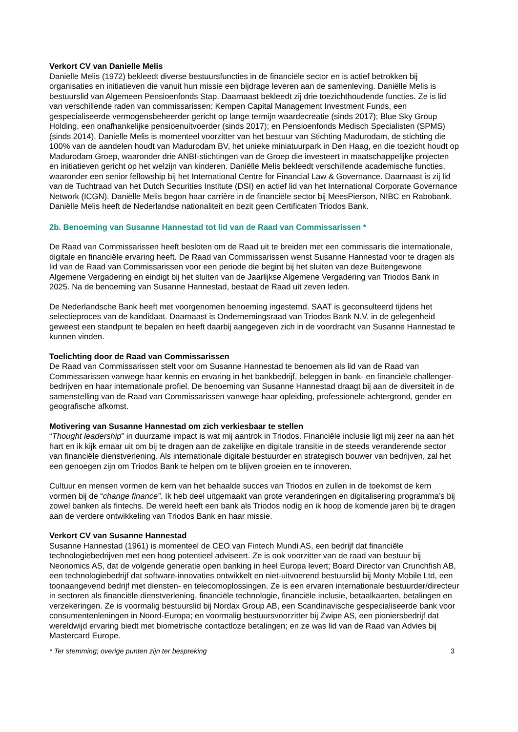Verkort CV van Danielle Melis
Danielle Melis (1972) bekleedt diverse bestuursfuncties in de financiële sector en is actief betrokken bij organisaties en initiatieven die vanuit hun missie een bijdrage leveren aan de samenleving. Daniëlle Melis is bestuurslid van Algemeen Pensioenfonds Stap. Daarnaast bekleedt zij drie toezichthoudende functies. Ze is lid van verschillende raden van commissarissen: Kempen Capital Management Investment Funds, een gespecialiseerde vermogensbeheerder gericht op lange termijn waardecreatie (sinds 2017); Blue Sky Group Holding, een onafhankelijke pensioenuitvoerder (sinds 2017); en Pensioenfonds Medisch Specialisten (SPMS) (sinds 2014). Danielle Melis is momenteel voorzitter van het bestuur van Stichting Madurodam, de stichting die 100% van de aandelen houdt van Madurodam BV, het unieke miniatuurpark in Den Haag, en die toezicht houdt op Madurodam Groep, waaronder drie ANBI-stichtingen van de Groep die investeert in maatschappelijke projecten en initiatieven gericht op het welzijn van kinderen. Daniëlle Melis bekleedt verschillende academische functies, waaronder een senior fellowship bij het International Centre for Financial Law & Governance. Daarnaast is zij lid van de Tuchtraad van het Dutch Securities Institute (DSI) en actief lid van het International Corporate Governance Network (ICGN). Daniëlle Melis begon haar carrière in de financiële sector bij MeesPierson, NIBC en Rabobank.
Daniëlle Melis heeft de Nederlandse nationaliteit en bezit geen Certificaten Triodos Bank.
2b. Benoeming van Susanne Hannestad tot lid van de Raad van Commissarissen *
De Raad van Commissarissen heeft besloten om de Raad uit te breiden met een commissaris die internationale, digitale en financiële ervaring heeft. De Raad van Commissarissen wenst Susanne Hannestad voor te dragen als lid van de Raad van Commissarissen voor een periode die begint bij het sluiten van deze Buitengewone Algemene Vergadering en eindigt bij het sluiten van de Jaarlijkse Algemene Vergadering van Triodos Bank in 2025. Na de benoeming van Susanne Hannestad, bestaat de Raad uit zeven leden.
De Nederlandsche Bank heeft met voorgenomen benoeming ingestemd. SAAT is geconsulteerd tijdens het selectieproces van de kandidaat. Daarnaast is Ondernemingsraad van Triodos Bank N.V. in de gelegenheid geweest een standpunt te bepalen en heeft daarbij aangegeven zich in de voordracht van Susanne Hannestad te kunnen vinden.
Toelichting door de Raad van Commissarissen
De Raad van Commissarissen stelt voor om Susanne Hannestad te benoemen als lid van de Raad van Commissarissen vanwege haar kennis en ervaring in het bankbedrijf, beleggen in bank- en financiële challenger-bedrijven en haar internationale profiel. De benoeming van Susanne Hannestad draagt bij aan de diversiteit in de samenstelling van de Raad van Commissarissen vanwege haar opleiding, professionele achtergrond, gender en geografische afkomst.
Motivering van Susanne Hannestad om zich verkiesbaar te stellen
“Thought leadership” in duurzame impact is wat mij aantrok in Triodos. Financiële inclusie ligt mij zeer na aan het hart en ik kijk ernaar uit om bij te dragen aan de zakelijke en digitale transitie in de steeds veranderende sector van financiële dienstverlening. Als internationale digitale bestuurder en strategisch bouwer van bedrijven, zal het een genoegen zijn om Triodos Bank te helpen om te blijven groeien en te innoveren.
Cultuur en mensen vormen de kern van het behaalde succes van Triodos en zullen in de toekomst de kern vormen bij de “change finance”. Ik heb deel uitgemaakt van grote veranderingen en digitalisering programma’s bij zowel banken als fintechs. De wereld heeft een bank als Triodos nodig en ik hoop de komende jaren bij te dragen aan de verdere ontwikkeling van Triodos Bank en haar missie.
Verkort CV van Susanne Hannestad
Susanne Hannestad (1961) is momenteel de CEO van Fintech Mundi AS, een bedrijf dat financiële technologiebedrijven met een hoog potentieel adviseert. Ze is ook voorzitter van de raad van bestuur bij Neonomics AS, dat de volgende generatie open banking in heel Europa levert; Board Director van Crunchfish AB, een technologiebedrijf dat software-innovaties ontwikkelt en niet-uitvoerend bestuurslid bij Monty Mobile Ltd, een toonaangevend bedrijf met diensten- en telecomoplossingen. Ze is een ervaren internationale bestuurder/directeur in sectoren als financiële dienstverlening, financiële technologie, financiële inclusie, betaalkaarten, betalingen en verzekeringen. Ze is voormalig bestuurslid bij Nordax Group AB, een Scandinavische gespecialiseerde bank voor consumentenleningen in Noord-Europa; en voormalig bestuursvoorzitter bij Zwipe AS, een pioniersbedrijf dat wereldwijd ervaring biedt met biometrische contactloze betalingen; en ze was lid van de Raad van Advies bij Mastercard Europe.
* Ter stemming; overige punten zijn ter bespreking 3